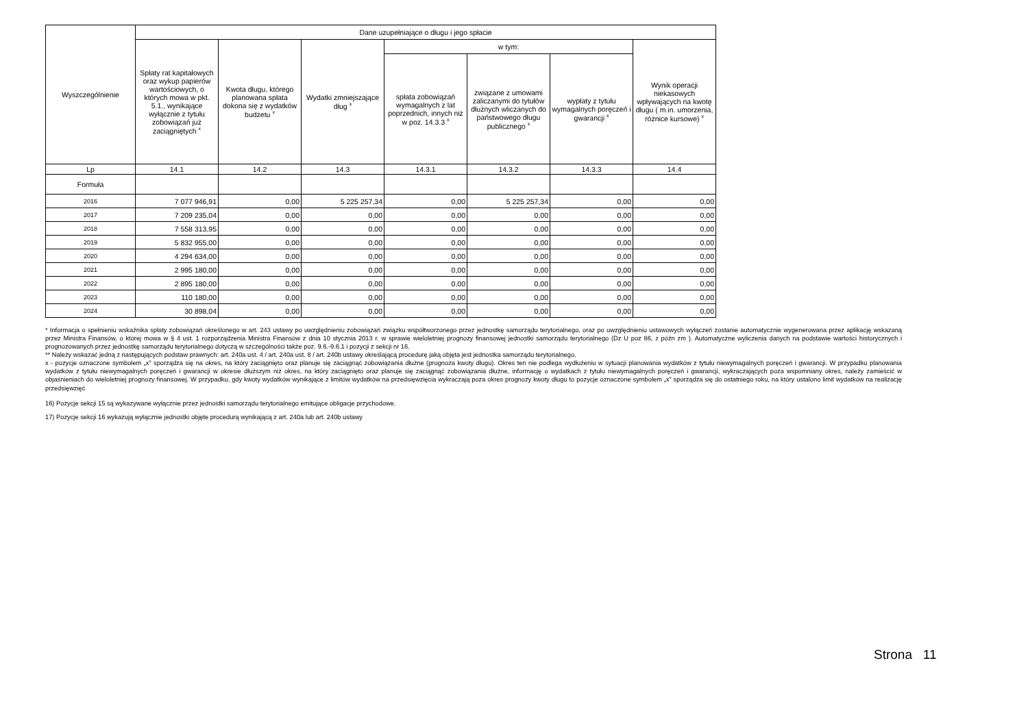| Wyszczególnienie | Dane uzupełniające o długu i jego spłacie | | | | | | |
| --- | --- | --- | --- | --- | --- | --- | --- |
| | Spłaty rat kapitałowych oraz wykup papierów wartościowych, o których mowa w pkt. 5.1., wynikające wyłącznie z tytułu zobowiązań już zaciągniętych <sup>x</sup> | Kwota długu, którego planowana spłata dokona się z wydatków budżetu <sup>x</sup> | Wydatki zmniejszające dług <sup>x</sup> | w tym: | | | Wynik operacji niekasowych wpływających na kwotę długu ( m.in. umorzenia, różnice kursowe) <sup>x</sup> |
| | | | | spłata zobowiązań wymagalnych z lat poprzednich, innych niż w poz. 14.3.3 <sup>x</sup> | związane z umowami zaliczanymi do tytułów dłużnych wliczanych do państwowego długu publicznego <sup>x</sup> | wypłaty z tytułu wymagalnych poręczeń i gwarancji <sup>x</sup> | |
| Lp | 14.1 | 14.2 | 14.3 | 14.3.1 | 14.3.2 | 14.3.3 | 14.4 |
| Formuła | | | | | | | |
| 2016 | 7 077 946,91 | 0,00 | 5 225 257,34 | 0,00 | 5 225 257,34 | 0,00 | 0,00 |
| 2017 | 7 209 235,04 | 0,00 | 0,00 | 0,00 | 0,00 | 0,00 | 0,00 |
| 2018 | 7 558 313,95 | 0,00 | 0,00 | 0,00 | 0,00 | 0,00 | 0,00 |
| 2019 | 5 832 955,00 | 0,00 | 0,00 | 0,00 | 0,00 | 0,00 | 0,00 |
| 2020 | 4 294 634,00 | 0,00 | 0,00 | 0,00 | 0,00 | 0,00 | 0,00 |
| 2021 | 2 995 180,00 | 0,00 | 0,00 | 0,00 | 0,00 | 0,00 | 0,00 |
| 2022 | 2 895 180,00 | 0,00 | 0,00 | 0,00 | 0,00 | 0,00 | 0,00 |
| 2023 | 110 180,00 | 0,00 | 0,00 | 0,00 | 0,00 | 0,00 | 0,00 |
| 2024 | 30 898,04 | 0,00 | 0,00 | 0,00 | 0,00 | 0,00 | 0,00 |
* Informacja o spełnieniu wskaźnika spłaty zobowiązań określonego w art. 243 ustawy po uwzględnieniu zobowiązań związku współtworzonego przez jednostkę samorządu terytorialnego, oraz po uwzględnieniu ustawowych wyłączeń zostanie automatycznie wygenerowana przez aplikację wskazaną przez Ministra Finansów, o której mowa w § 4 ust. 1 rozporządzenia Ministra Finansów z dnia 10 stycznia 2013 r. w sprawie wieloletniej prognozy finansowej jednostki samorządu terytorialnego (Dz U poz 86, z późn zm ). Automatyczne wyliczenia danych na podstawie wartości historycznych i prognozowanych przez jednostkę samorządu terytorialnego dotyczą w szczególności także poz. 9.6.-9.6.1 i pozycji z sekcji nr 16.
** Należy wskazać jedną z następujących podstaw prawnych: art. 240a ust. 4 / art. 240a ust. 8 / art. 240b ustawy określającą procedurę jaką objęta jest jednostka samorządu terytorialnego.
x - pozycje oznaczone symbolem „x” sporządza się na okres, na który zaciągnięto oraz planuje się zaciągnąć zobowiązania dłużne (prognoza kwoty długu). Okres ten nie podlega wydłużeniu w sytuacji planowania wydatków z tytułu niewymagalnych poręczeń i gwarancji. W przypadku planowania wydatków z tytułu niewymagalnych poręczeń i gwarancji w okresie dłuższym niż okres, na który zaciągnięto oraz planuje się zaciągnąć zobowiązania dłużne, informację o wydatkach z tytułu niewymagalnych poręczeń i gwarancji, wykraczających poza wspomniany okres, należy zamieścić w objaśnieniach do wieloletniej prognozy finansowej. W przypadku, gdy kwoty wydatków wynikające z limitów wydatków na przedsięwzięcia wykraczają poza okres prognozy kwoty długu to pozycje oznaczone symbolem „x” sporządza się do ostatniego roku, na który ustalono limit wydatków na realizację przedsięwzięć
16) Pozycje sekcji 15 są wykazywane wyłącznie przez jednostki samorządu terytorialnego emitujące obligacje przychodowe.
17) Pozycje sekcji 16 wykazują wyłącznie jednostki objęte procedurą wynikającą z art. 240a lub art. 240b ustawy
Strona 11